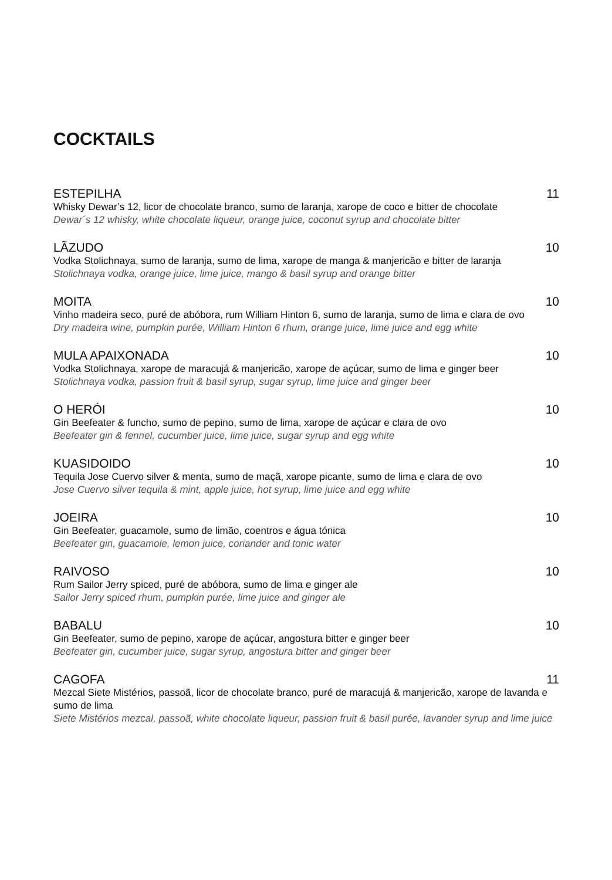COCKTAILS
ESTEPILHA 11
Whisky Dewar’s 12, licor de chocolate branco, sumo de laranja, xarope de coco e bitter de chocolate
Dewar´s 12 whisky, white chocolate liqueur, orange juice, coconut syrup and chocolate bitter
LÃZUDO 10
Vodka Stolichnaya, sumo de laranja, sumo de lima, xarope de manga & manjericão e bitter de laranja
Stolichnaya vodka, orange juice, lime juice, mango & basil syrup and orange bitter
MOITA 10
Vinho madeira seco, puré de abóbora, rum William Hinton 6, sumo de laranja, sumo de lima e clara de ovo
Dry madeira wine, pumpkin purée, William Hinton 6 rhum, orange juice, lime juice and egg white
MULA APAIXONADA 10
Vodka Stolichnaya, xarope de maracujá & manjericão, xarope de açúcar, sumo de lima e ginger beer
Stolichnaya vodka, passion fruit & basil syrup, sugar syrup, lime juice and ginger beer
O HERÓI 10
Gin Beefeater & funcho, sumo de pepino, sumo de lima, xarope de açúcar e clara de ovo
Beefeater gin & fennel, cucumber juice, lime juice, sugar syrup and egg white
KUASIDOIDO 10
Tequila Jose Cuervo silver & menta, sumo de maçã, xarope picante, sumo de lima e clara de ovo
Jose Cuervo silver tequila & mint, apple juice, hot syrup, lime juice and egg white
JOEIRA 10
Gin Beefeater, guacamole, sumo de limão, coentros e água tónica
Beefeater gin, guacamole, lemon juice, coriander and tonic water
RAIVOSO 10
Rum Sailor Jerry spiced, puré de abóbora, sumo de lima e ginger ale
Sailor Jerry spiced rhum, pumpkin purée, lime juice and ginger ale
BABALU 10
Gin Beefeater, sumo de pepino, xarope de açúcar, angostura bitter e ginger beer
Beefeater gin, cucumber juice, sugar syrup, angostura bitter and ginger beer
CAGOFA 11
Mezcal Siete Mistérios, passoã, licor de chocolate branco, puré de maracujá & manjericão, xarope de lavanda e sumo de lima
Siete Mistérios mezcal, passoã, white chocolate liqueur, passion fruit & basil purée, lavander syrup and lime juice